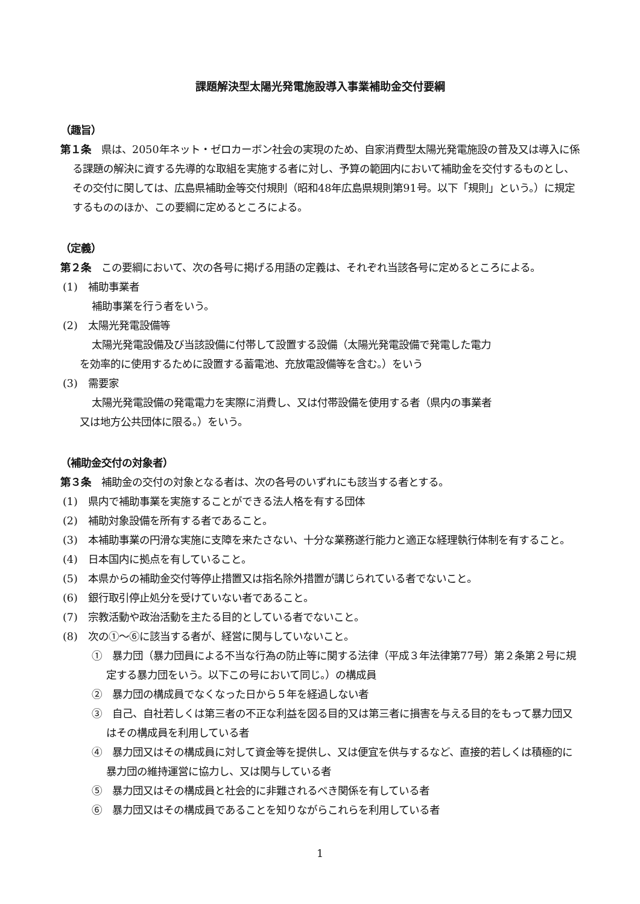課題解決型太陽光発電施設導入事業補助金交付要綱
（趣旨）
第１条　県は、2050年ネット・ゼロカーボン社会の実現のため、自家消費型太陽光発電施設の普及又は導入に係る課題の解決に資する先導的な取組を実施する者に対し、予算の範囲内において補助金を交付するものとし、その交付に関しては、広島県補助金等交付規則（昭和48年広島県規則第91号。以下「規則」という。）に規定するもののほか、この要綱に定めるところによる。
（定義）
第２条　この要綱において、次の各号に掲げる用語の定義は、それぞれ当該各号に定めるところによる。
(1)　補助事業者
補助事業を行う者をいう。
(2)　太陽光発電設備等
太陽光発電設備及び当該設備に付帯して設置する設備（太陽光発電設備で発電した電力
を効率的に使用するために設置する蓄電池、充放電設備等を含む。）をいう
(3)　需要家
太陽光発電設備の発電電力を実際に消費し、又は付帯設備を使用する者（県内の事業者
又は地方公共団体に限る。）をいう。
（補助金交付の対象者）
第３条　補助金の交付の対象となる者は、次の各号のいずれにも該当する者とする。
(1)　県内で補助事業を実施することができる法人格を有する団体
(2)　補助対象設備を所有する者であること。
(3)　本補助事業の円滑な実施に支障を来たさない、十分な業務遂行能力と適正な経理執行体制を有すること。
(4)　日本国内に拠点を有していること。
(5)　本県からの補助金交付等停止措置又は指名除外措置が講じられている者でないこと。
(6)　銀行取引停止処分を受けていない者であること。
(7)　宗教活動や政治活動を主たる目的としている者でないこと。
(8)　次の①～⑥に該当する者が、経営に関与していないこと。
①　暴力団（暴力団員による不当な行為の防止等に関する法律（平成３年法律第77号）第２条第２号に規定する暴力団をいう。以下この号において同じ。）の構成員
②　暴力団の構成員でなくなった日から５年を経過しない者
③　自己、自社若しくは第三者の不正な利益を図る目的又は第三者に損害を与える目的をもって暴力団又はその構成員を利用している者
④　暴力団又はその構成員に対して資金等を提供し、又は便宜を供与するなど、直接的若しくは積極的に暴力団の維持運営に協力し、又は関与している者
⑤　暴力団又はその構成員と社会的に非難されるべき関係を有している者
⑥　暴力団又はその構成員であることを知りながらこれらを利用している者
1